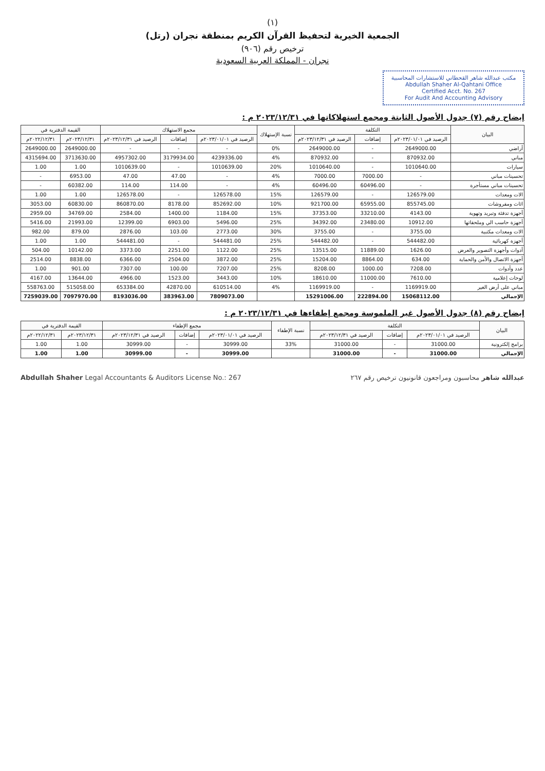(١)
الجمعية الخيرية لتحفيظ القرآن الكريم بمنطقة نجران (رتل)
ترخيص رقم (٩٠٦)
نجران - المملكة العربية السعودية
مكتب عبدالله شاهر القحطاني للاستشارات المحاسبية
Abdullah Shaher Al-Qahtani Office
Certified Acct. No. 267
For Audit And Accounting Advisory
إيضاح رقم (٧) جدول الأصول الثابتة ومجمع استهلاكاتها في ٢٠٢٣/١٢/٣١ م :
| البيان | التكلفة | | | نسبة الإستهلاك | مجمع الاستهلاك | | | القيمة الدفترية في | |
| --- | --- | --- | --- | --- | --- | --- | --- | --- | --- |
| | الرصيد في ٢٠٢٣/٠١/٠١م | إضافات | الرصيد في ٢٠٢٣/١٢/٣١م | | الرصيد في ٢٠٢٣/٠١/٠١م | إضافات | الرصيد في ٢٠٢٣/١٢/٣١م | ٢٠٢٣/١٢/٣١م | ٢٠٢٢/١٢/٣١م |
| أراضي | 2649000.00 | - | 2649000.00 | 0% | - | - | - | 2649000.00 | 2649000.00 |
| مباني | 870932.00 | - | 870932.00 | 4% | 4239336.00 | 3179934.00 | 4957302.00 | 3713630.00 | 4315694.00 |
| سيارات | 1010640.00 | - | 1010640.00 | 20% | 1010639.00 | - | 1010639.00 | 1.00 | 1.00 |
| تحسينات مباني | - | 7000.00 | 7000.00 | 4% | - | 47.00 | 47.00 | 6953.00 | - |
| تحسينات مباني مستأجرة | - | 60496.00 | 60496.00 | 4% | - | 114.00 | 114.00 | 60382.00 | - |
| الات ومعدات | 126579.00 | - | 126579.00 | 15% | 126578.00 | - | 126578.00 | 1.00 | 1.00 |
| اثاث ومفروشات | 855745.00 | 65955.00 | 921700.00 | 10% | 852692.00 | 8178.00 | 860870.00 | 60830.00 | 3053.00 |
| أجهزة تدفئة وتبريد وتهوية | 4143.00 | 33210.00 | 37353.00 | 15% | 1184.00 | 1400.00 | 2584.00 | 34769.00 | 2959.00 |
| أجهزة حاسب الي وملحقاتها | 10912.00 | 23480.00 | 34392.00 | 25% | 5496.00 | 6903.00 | 12399.00 | 21993.00 | 5416.00 |
| الات ومعدات مكتبية | 3755.00 | - | 3755.00 | 30% | 2773.00 | 103.00 | 2876.00 | 879.00 | 982.00 |
| أجهزة كهربائية | 544482.00 | - | 544482.00 | 25% | 544481.00 | - | 544481.00 | 1.00 | 1.00 |
| أدوات وأجهزة التصوير والعرض | 1626.00 | 11889.00 | 13515.00 | 25% | 1122.00 | 2251.00 | 3373.00 | 10142.00 | 504.00 |
| أجهزة الاتصال والأمن والحماية | 634.00 | 8864.00 | 15204.00 | 25% | 3872.00 | 2504.00 | 6366.00 | 8838.00 | 2514.00 |
| عدد وأدوات | 7208.00 | 1000.00 | 8208.00 | 25% | 7207.00 | 100.00 | 7307.00 | 901.00 | 1.00 |
| لوحات إعلامية | 7610.00 | 11000.00 | 18610.00 | 10% | 3443.00 | 1523.00 | 4966.00 | 13644.00 | 4167.00 |
| مباني على أرض الغير | 1169919.00 | - | 1169919.00 | 4% | 610514.00 | 42870.00 | 653384.00 | 515058.00 | 558763.00 |
| الإجمالي | 15068112.00 | 222894.00 | 15291006.00 | | 7809073.00 | 383963.00 | 8193036.00 | 7097970.00 | 7259039.00 |
إيضاح رقم (٨) جدول الأصول غير الملموسة ومجمع إطفاءها في ٢٠٢٣/١٢/٣١ م :
| البيان | التكلفة | | | نسبة الإطفاء | مجمع الإطفاء | | | القيمة الدفترية في | |
| --- | --- | --- | --- | --- | --- | --- | --- | --- | --- |
| | الرصيد في ٢٠٢٣/٠١/٠١م | إضافات | الرصيد في ٢٠٢٣/١٢/٣١م | | الرصيد في ٢٠٢٣/٠١/٠١م | إضافات | الرصيد في ٢٠٢٣/١٢/٣١م | ٢٠٢٣/١٢/٣١م | ٢٠٢٢/١٢/٣١م |
| برامج إلكترونية | 31000.00 | - | 31000.00 | 33% | 30999.00 | - | 30999.00 | 1.00 | 1.00 |
| الإجمالي | 31000.00 | - | 31000.00 | | 30999.00 | - | 30999.00 | 1.00 | 1.00 |
Abdullah Shaher Legal Accountants & Auditors License No.: 267 عبدالله شاهر محاسبون ومراجعون قانونيون ترخيص رقم ٢٦٧